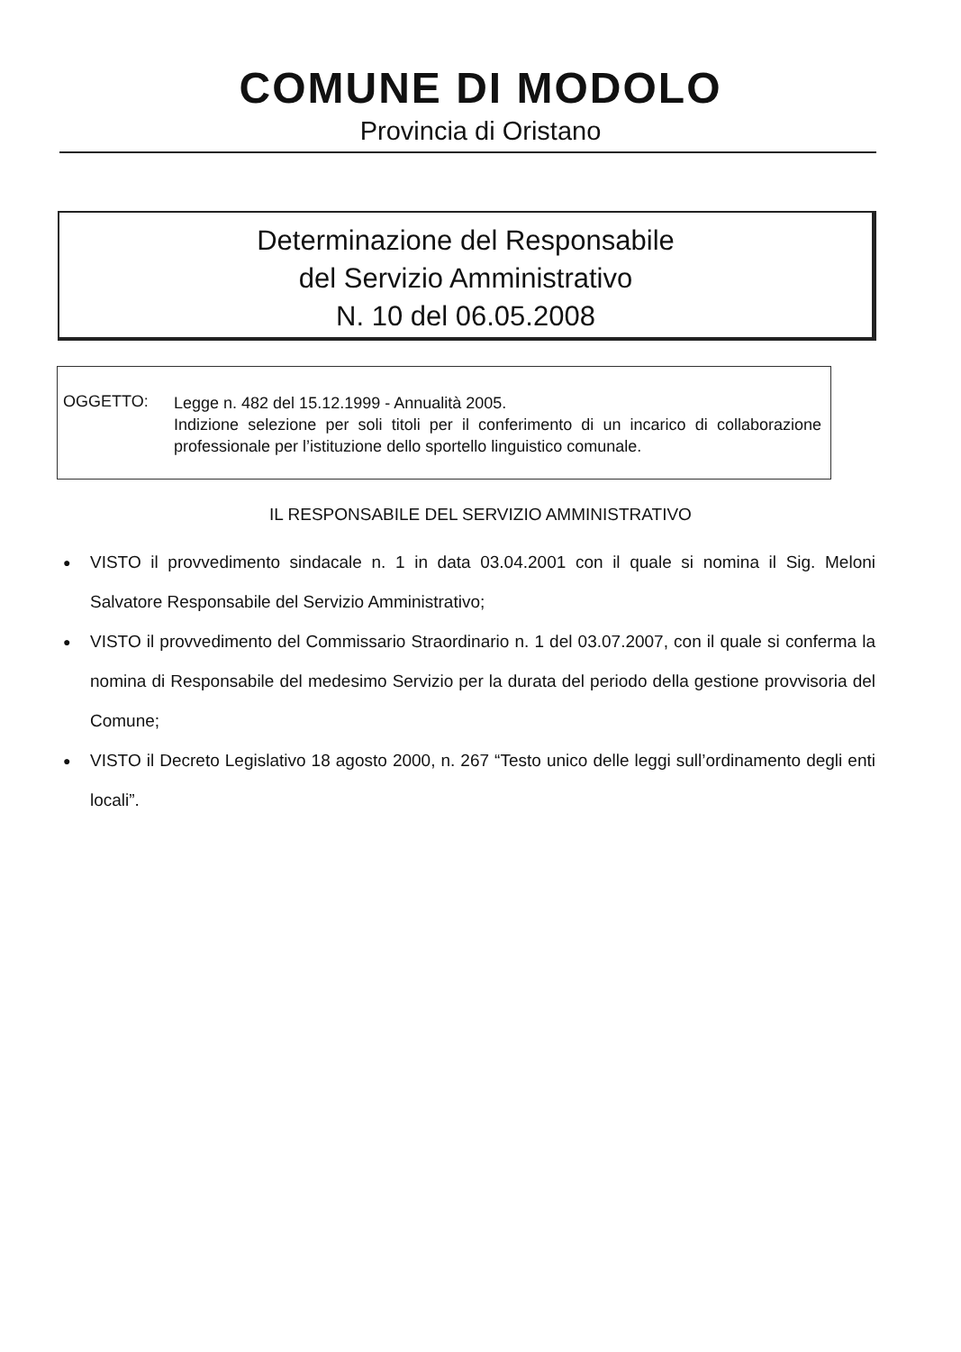COMUNE DI MODOLO
Provincia di Oristano
Determinazione del Responsabile
del Servizio Amministrativo
N. 10 del 06.05.2008
OGGETTO:
Legge n. 482 del 15.12.1999 - Annualità 2005.
Indizione selezione per soli titoli per il conferimento di un incarico di collaborazione professionale per l’istituzione dello sportello linguistico comunale.
IL RESPONSABILE DEL SERVIZIO AMMINISTRATIVO
● VISTO il provvedimento sindacale n. 1 in data 03.04.2001 con il quale si nomina il Sig. Meloni Salvatore Responsabile del Servizio Amministrativo;
● VISTO il provvedimento del Commissario Straordinario n. 1 del 03.07.2007, con il quale si conferma la nomina di Responsabile del medesimo Servizio per la durata del periodo della gestione provvisoria del Comune;
● VISTO il Decreto Legislativo 18 agosto 2000, n. 267 “Testo unico delle leggi sull’ordinamento degli enti locali”.